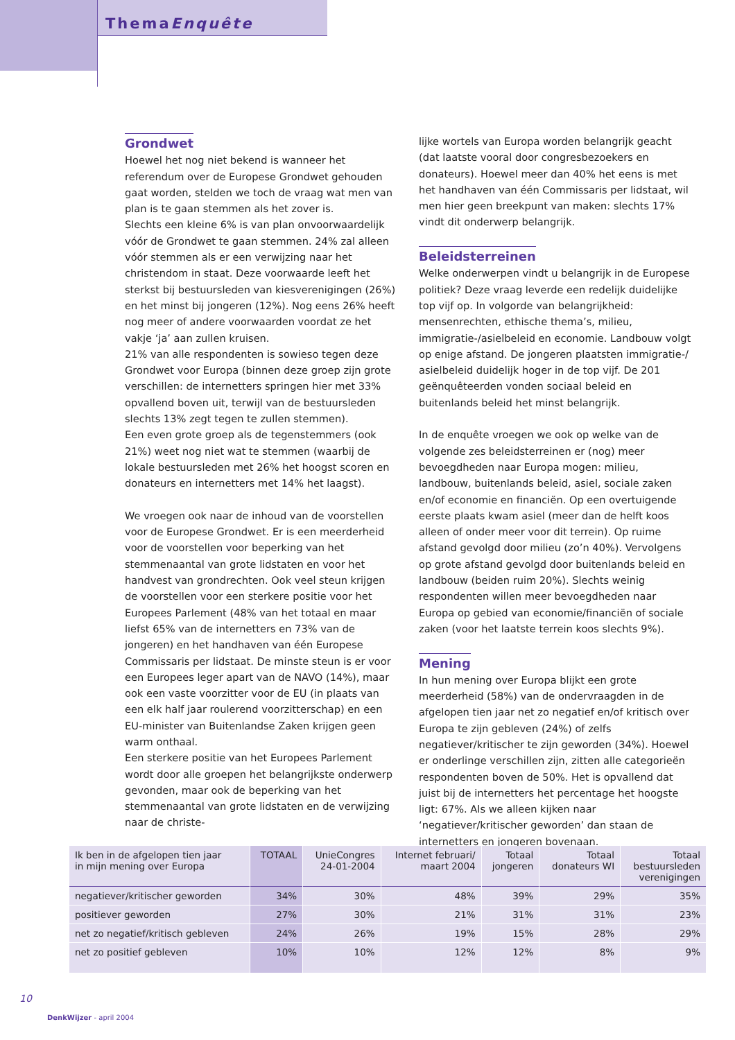ThemaEnquête
Grondwet
Hoewel het nog niet bekend is wanneer het referendum over de Europese Grondwet gehouden gaat worden, stelden we toch de vraag wat men van plan is te gaan stemmen als het zover is.
Slechts een kleine 6% is van plan onvoorwaardelijk vóór de Grondwet te gaan stemmen. 24% zal alleen vóór stemmen als er een verwijzing naar het christendom in staat. Deze voorwaarde leeft het sterkst bij bestuursleden van kiesverenigingen (26%) en het minst bij jongeren (12%). Nog eens 26% heeft nog meer of andere voorwaarden voordat ze het vakje ‘ja’ aan zullen kruisen.
21% van alle respondenten is sowieso tegen deze Grondwet voor Europa (binnen deze groep zijn grote verschillen: de internetters springen hier met 33% opvallend boven uit, terwijl van de bestuursleden slechts 13% zegt tegen te zullen stemmen).
Een even grote groep als de tegenstemmers (ook 21%) weet nog niet wat te stemmen (waarbij de lokale bestuursleden met 26% het hoogst scoren en donateurs en internetters met 14% het laagst).
We vroegen ook naar de inhoud van de voorstellen voor de Europese Grondwet. Er is een meerderheid voor de voorstellen voor beperking van het stemmenaantal van grote lidstaten en voor het handvest van grondrechten. Ook veel steun krijgen de voorstellen voor een sterkere positie voor het Europees Parlement (48% van het totaal en maar liefst 65% van de internetters en 73% van de jongeren) en het handhaven van één Europese Commissaris per lidstaat. De minste steun is er voor een Europees leger apart van de NAVO (14%), maar ook een vaste voorzitter voor de EU (in plaats van een elk half jaar roulerend voorzitterschap) en een EU-minister van Buitenlandse Zaken krijgen geen warm onthaal.
Een sterkere positie van het Europees Parlement wordt door alle groepen het belangrijkste onderwerp gevonden, maar ook de beperking van het stemmenaantal van grote lidstaten en de verwijzing naar de christe-
lijke wortels van Europa worden belangrijk geacht (dat laatste vooral door congresbezoekers en donateurs). Hoewel meer dan 40% het eens is met het handhaven van één Commissaris per lidstaat, wil men hier geen breekpunt van maken: slechts 17% vindt dit onderwerp belangrijk.
Beleidsterreinen
Welke onderwerpen vindt u belangrijk in de Europese politiek? Deze vraag leverde een redelijk duidelijke top vijf op. In volgorde van belangrijkheid: mensenrechten, ethische thema’s, milieu, immigratie-/asielbeleid en economie. Landbouw volgt op enige afstand. De jongeren plaatsten immigratie-/ asielbeleid duidelijk hoger in de top vijf. De 201 geënquêteerden vonden sociaal beleid en buitenlands beleid het minst belangrijk.
In de enquête vroegen we ook op welke van de volgende zes beleidsterreinen er (nog) meer bevoegdheden naar Europa mogen: milieu, landbouw, buitenlands beleid, asiel, sociale zaken en/of economie en financiën. Op een overtuigende eerste plaats kwam asiel (meer dan de helft koos alleen of onder meer voor dit terrein). Op ruime afstand gevolgd door milieu (zo’n 40%). Vervolgens op grote afstand gevolgd door buitenlands beleid en landbouw (beiden ruim 20%). Slechts weinig respondenten willen meer bevoegdheden naar Europa op gebied van economie/financiën of sociale zaken (voor het laatste terrein koos slechts 9%).
Mening
In hun mening over Europa blijkt een grote meerderheid (58%) van de ondervraagden in de afgelopen tien jaar net zo negatief en/of kritisch over Europa te zijn gebleven (24%) of zelfs negatiever/kritischer te zijn geworden (34%). Hoewel er onderlinge verschillen zijn, zitten alle categorieën respondenten boven de 50%. Het is opvallend dat juist bij de internetters het percentage het hoogste ligt: 67%. Als we alleen kijken naar ‘negatiever/kritischer geworden’ dan staan de internetters en jongeren bovenaan.
| Ik ben in de afgelopen tien jaar in mijn mening over Europa | TOTAAL | UnieCongres 24-01-2004 | Internet februari/ maart 2004 | Totaal jongeren | Totaal donateurs WI | Totaal bestuursleden verenigingen |
| --- | --- | --- | --- | --- | --- | --- |
| negatiever/kritischer geworden | 34% | 30% | 48% | 39% | 29% | 35% |
| positiever geworden | 27% | 30% | 21% | 31% | 31% | 23% |
| net zo negatief/kritisch gebleven | 24% | 26% | 19% | 15% | 28% | 29% |
| net zo positief gebleven | 10% | 10% | 12% | 12% | 8% | 9% |
10
DenkWijzer - april 2004